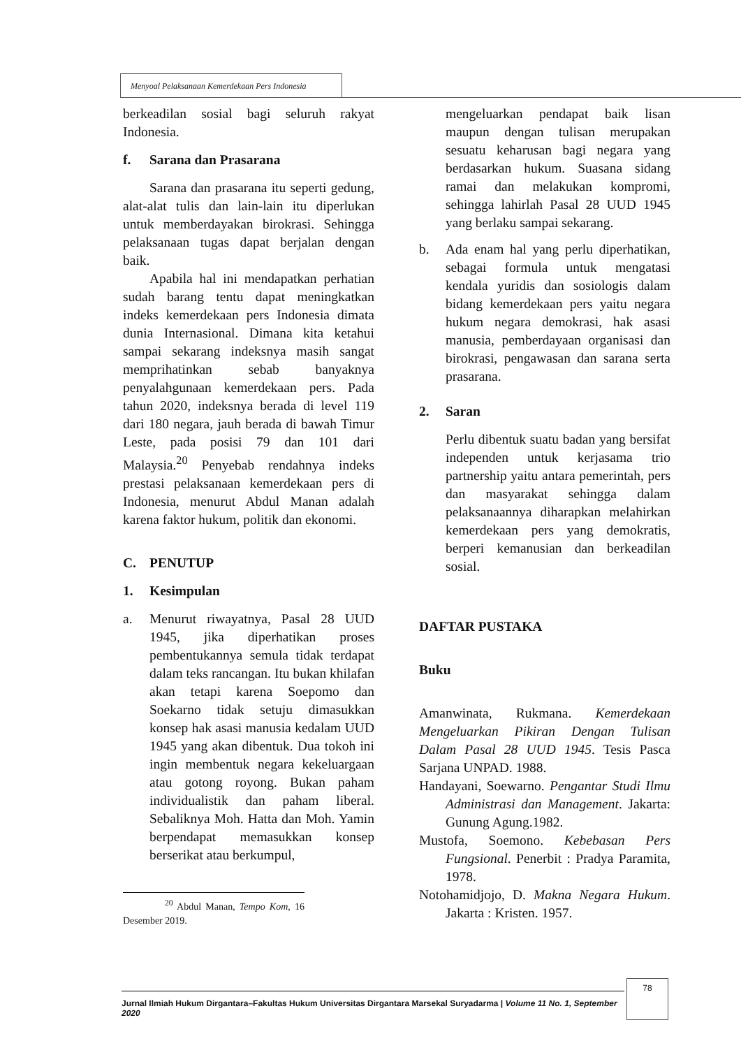Menyoal Pelaksanaan Kemerdekaan Pers Indonesia
berkeadilan sosial bagi seluruh rakyat Indonesia.
f. Sarana dan Prasarana
Sarana dan prasarana itu seperti gedung, alat-alat tulis dan lain-lain itu diperlukan untuk memberdayakan birokrasi. Sehingga pelaksanaan tugas dapat berjalan dengan baik.
Apabila hal ini mendapatkan perhatian sudah barang tentu dapat meningkatkan indeks kemerdekaan pers Indonesia dimata dunia Internasional. Dimana kita ketahui sampai sekarang indeksnya masih sangat memprihatinkan sebab banyaknya penyalahgunaan kemerdekaan pers. Pada tahun 2020, indeksnya berada di level 119 dari 180 negara, jauh berada di bawah Timur Leste, pada posisi 79 dan 101 dari Malaysia.<sup>20</sup> Penyebab rendahnya indeks prestasi pelaksanaan kemerdekaan pers di Indonesia, menurut Abdul Manan adalah karena faktor hukum, politik dan ekonomi.
C. PENUTUP
1. Kesimpulan
a. Menurut riwayatnya, Pasal 28 UUD 1945, jika diperhatikan proses pembentukannya semula tidak terdapat dalam teks rancangan. Itu bukan khilafan akan tetapi karena Soepomo dan Soekarno tidak setuju dimasukkan konsep hak asasi manusia kedalam UUD 1945 yang akan dibentuk. Dua tokoh ini ingin membentuk negara kekeluargaan atau gotong royong. Bukan paham individualistik dan paham liberal. Sebaliknya Moh. Hatta dan Moh. Yamin berpendapat memasukkan konsep berserikat atau berkumpul,
<sup>20</sup> Abdul Manan, Tempo Kom, 16 Desember 2019.
mengeluarkan pendapat baik lisan maupun dengan tulisan merupakan sesuatu keharusan bagi negara yang berdasarkan hukum. Suasana sidang ramai dan melakukan kompromi, sehingga lahirlah Pasal 28 UUD 1945 yang berlaku sampai sekarang.
b. Ada enam hal yang perlu diperhatikan, sebagai formula untuk mengatasi kendala yuridis dan sosiologis dalam bidang kemerdekaan pers yaitu negara hukum negara demokrasi, hak asasi manusia, pemberdayaan organisasi dan birokrasi, pengawasan dan sarana serta prasarana.
2. Saran
Perlu dibentuk suatu badan yang bersifat independen untuk kerjasama trio partnership yaitu antara pemerintah, pers dan masyarakat sehingga dalam pelaksanaannya diharapkan melahirkan kemerdekaan pers yang demokratis, berperi kemanusian dan berkeadilan sosial.
DAFTAR PUSTAKA
Buku
Amanwinata, Rukmana. Kemerdekaan Mengeluarkan Pikiran Dengan Tulisan Dalam Pasal 28 UUD 1945. Tesis Pasca Sarjana UNPAD. 1988.
Handayani, Soewarno. Pengantar Studi Ilmu Administrasi dan Management. Jakarta: Gunung Agung.1982.
Mustofa, Soemono. Kebebasan Pers Fungsional. Penerbit : Pradya Paramita, 1978.
Notohamidjojo, D. Makna Negara Hukum. Jakarta : Kristen. 1957.
Jurnal Ilmiah Hukum Dirgantara–Fakultas Hukum Universitas Dirgantara Marsekal Suryadarma | Volume 11 No. 1, September 2020
78